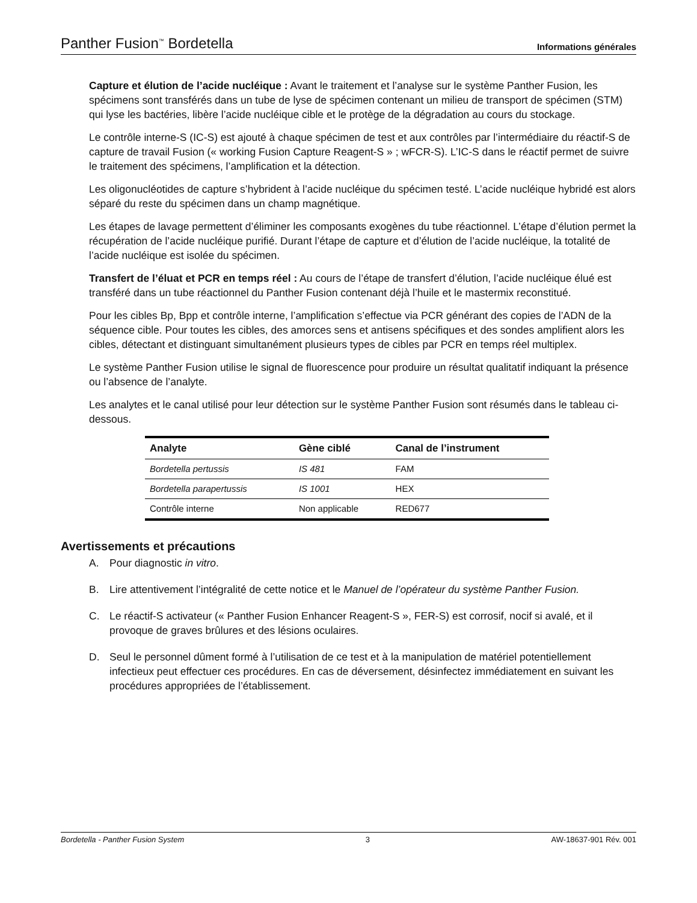Panther Fusion<sup>™</sup> Bordetella Informations générales
Capture et élution de l’acide nucléique : Avant le traitement et l’analyse sur le système Panther Fusion, les spécimens sont transférés dans un tube de lyse de spécimen contenant un milieu de transport de spécimen (STM) qui lyse les bactéries, libère l’acide nucléique cible et le protège de la dégradation au cours du stockage.
Le contrôle interne-S (IC-S) est ajouté à chaque spécimen de test et aux contrôles par l’intermédiaire du réactif-S de capture de travail Fusion (« working Fusion Capture Reagent-S » ; wFCR-S). L’IC-S dans le réactif permet de suivre le traitement des spécimens, l’amplification et la détection.
Les oligonucléotides de capture s’hybrident à l’acide nucléique du spécimen testé. L’acide nucléique hybridé est alors séparé du reste du spécimen dans un champ magnétique.
Les étapes de lavage permettent d’éliminer les composants exogènes du tube réactionnel. L’étape d’élution permet la récupération de l’acide nucléique purifié. Durant l’étape de capture et d’élution de l’acide nucléique, la totalité de l’acide nucléique est isolée du spécimen.
Transfert de l’éluat et PCR en temps réel : Au cours de l’étape de transfert d’élution, l’acide nucléique élué est transféré dans un tube réactionnel du Panther Fusion contenant déjà l’huile et le mastermix reconstitué.
Pour les cibles Bp, Bpp et contrôle interne, l’amplification s’effectue via PCR générant des copies de l’ADN de la séquence cible. Pour toutes les cibles, des amorces sens et antisens spécifiques et des sondes amplifient alors les cibles, détectant et distinguant simultanément plusieurs types de cibles par PCR en temps réel multiplex.
Le système Panther Fusion utilise le signal de fluorescence pour produire un résultat qualitatif indiquant la présence ou l’absence de l’analyte.
Les analytes et le canal utilisé pour leur détection sur le système Panther Fusion sont résumés dans le tableau ci-dessous.
| Analyte | Gène ciblé | Canal de l’instrument |
| --- | --- | --- |
| Bordetella pertussis | IS 481 | FAM |
| Bordetella parapertussis | IS 1001 | HEX |
| Contrôle interne | Non applicable | RED677 |
Avertissements et précautions
A. Pour diagnostic in vitro.
B. Lire attentivement l’intégralité de cette notice et le Manuel de l’opérateur du système Panther Fusion.
C. Le réactif-S activateur (« Panther Fusion Enhancer Reagent-S », FER-S) est corrosif, nocif si avalé, et il provoque de graves brûlures et des lésions oculaires.
D. Seul le personnel dûment formé à l’utilisation de ce test et à la manipulation de matériel potentiellement infectieux peut effectuer ces procédures. En cas de déversement, désinfectez immédiatement en suivant les procédures appropriées de l’établissement.
Bordetella - Panther Fusion System 3 AW-18637-901 Rév. 001